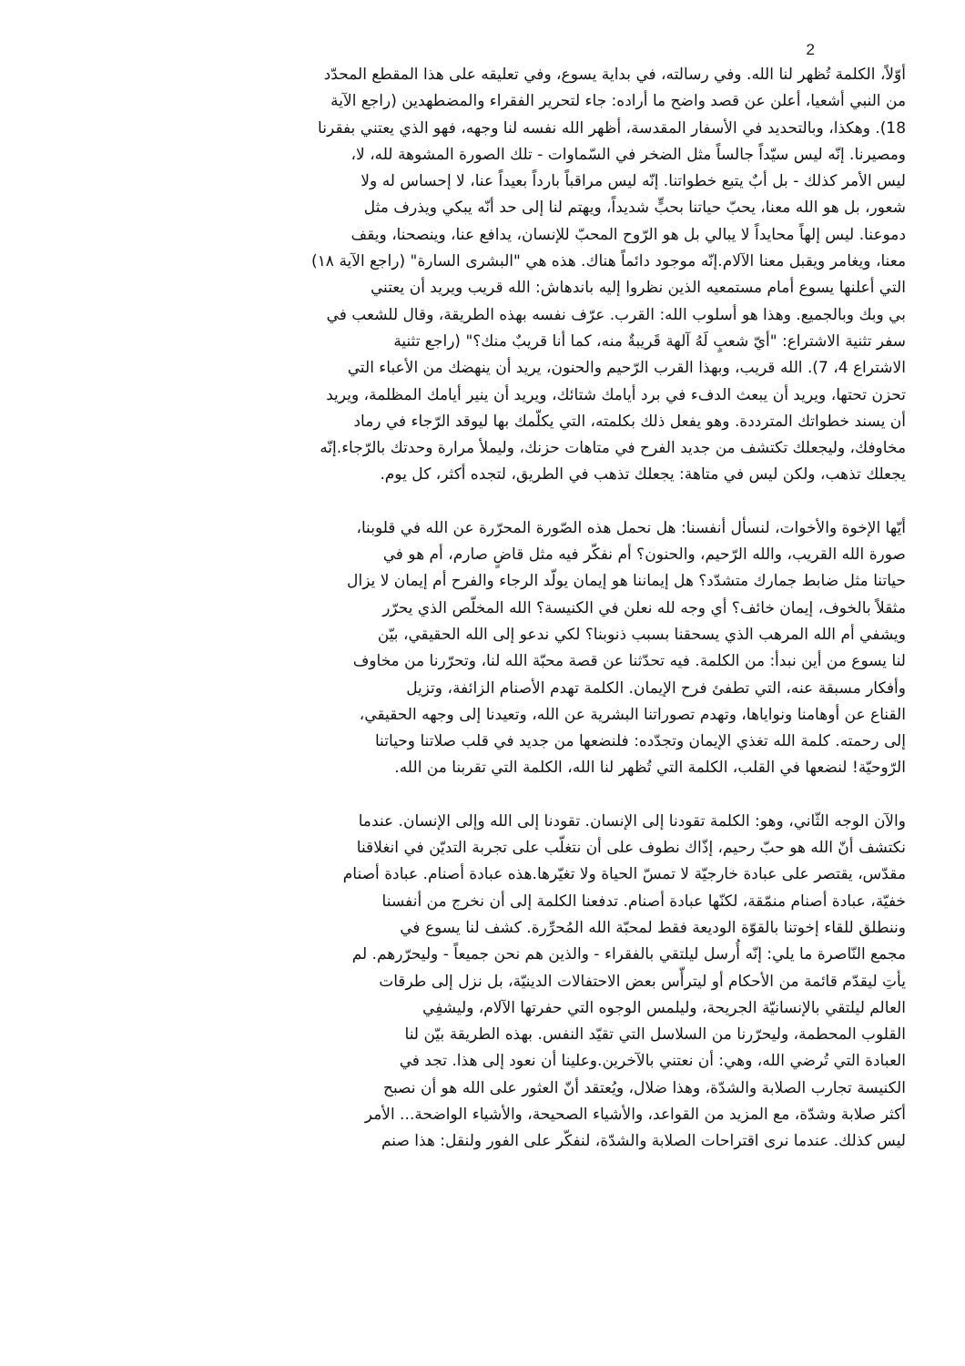2
أوّلاً، الكلمة تُظهر لنا الله. وفي رسالته، في بداية يسوع، وفي تعليقه على هذا المقطع المحدّد
من النبي أشعيا، أعلن عن قصد واضح ما أراده: جاء لتحرير الفقراء والمضطهدين (راجع الآية
18). وهكذا، وبالتحديد في الأسفار المقدسة، أظهر الله نفسه لنا وجهه، فهو الذي يعتني بفقرنا
ومصيرنا. إنّه ليس سيّداً جالساً مثل الضخر في السّماوات - تلك الصورة المشوهة لله، لا،
ليس الأمر كذلك - بل أبٌ يتبع خطواتنا. إنّه ليس مراقباً بارداً بعيداً عنا، لا إحساس له ولا
شعور، بل هو الله معنا، يحبّ حياتنا بحبٍّ شديداً، ويهتم لنا إلى حد أنّه يبكي ويذرف مثل
دموعنا. ليس إلهاً محايداً لا يبالي بل هو الرّوح المحبّ للإنسان، يدافع عنا، وينصحنا، ويقف
معنا، ويغامر ويقبل معنا الآلام.إنّه موجود دائماً هناك. هذه هي "البشرى السارة" (راجع الآية ١٨)
التي أعلنها يسوع أمام مستمعيه الذين نظروا إليه باندهاش: الله قريب ويريد أن يعتني
بي وبك وبالجميع. وهذا هو أسلوب الله: القرب. عرّف نفسه بهذه الطريقة، وقال للشعب في
سفر تثنية الاشتراع: "أيّ شعبٍ لَهُ آلهة قَريبةٌ منه، كما أنا قريبٌ منك؟" (راجع تثنية
الاشتراع 4، 7). الله قريب، وبهذا القرب الرّحيم والحنون، يريد أن ينهضك من الأعباء التي
تحزن تحتها، ويريد أن يبعث الدفء في برد أيامك شتائك، ويريد أن ينير أيامك المظلمة، ويريد
أن يسند خطواتك المترددة. وهو يفعل ذلك بكلمته، التي يكلّمك بها ليوقد الرّجاء في رماد
مخاوفك، وليجعلك تكتشف من جديد الفرح في متاهات حزنك، وليملأ مرارة وحدتك بالرّجاء.إنّه
يجعلك تذهب، ولكن ليس في متاهة: يجعلك تذهب في الطريق، لتجده أكثر، كل يوم.
أيّها الإخوة والأخوات، لنسأل أنفسنا: هل نحمل هذه الصّورة المحرّرة عن الله في قلوبنا،
صورة الله القريب، والله الرّحيم، والحنون؟ أم نفكّر فيه مثل قاضٍ صارم، أم هو في
حياتنا مثل ضابط جمارك متشدّد؟ هل إيماننا هو إيمان يولّد الرجاء والفرح أم إيمان لا يزال
مثقلاً بالخوف، إيمان خائف؟ أي وجه لله نعلن في الكنيسة؟ الله المخلّص الذي يحرّر
ويشفي أم الله المرهب الذي يسحقنا بسبب ذنوبنا؟ لكي ندعو إلى الله الحقيقي، بيّن
لنا يسوع من أين نبدأ: من الكلمة. فيه تحدّثنا عن قصة محبّة الله لنا، وتحرّرنا من مخاوف
وأفكار مسبقة عنه، التي تطفئ فرح الإيمان. الكلمة تهدم الأصنام الزائفة، وتزيل
القناع عن أوهامنا ونواياها، وتهدم تصوراتنا البشرية عن الله، وتعيدنا إلى وجهه الحقيقي،
إلى رحمته. كلمة الله تغذي الإيمان وتجدّده: فلنضعها من جديد في قلب صلاتنا وحياتنا
الرّوحيّة! لنضعها في القلب، الكلمة التي تُظهر لنا الله، الكلمة التي تقربنا من الله.
والآن الوجه الثّاني، وهو: الكلمة تقودنا إلى الإنسان. تقودنا إلى الله وإلى الإنسان. عندما
نكتشف أنّ الله هو حبّ رحيم، إذّاك نطوف على أن نتغلّب على تجربة التديّن في انغلاقنا
مقدّس، يقتصر على عبادة خارجيّة لا تمسّ الحياة ولا تغيّرها.هذه عبادة أصنام. عبادة أصنام
خفيّة، عبادة أصنام منمّقة، لكنّها عبادة أصنام. تدفعنا الكلمة إلى أن نخرج من أنفسنا
وننطلق للقاء إخوتنا بالقوّة الوديعة فقط لمحبّة الله المُحرِّرة. كشف لنا يسوع في
مجمع النّاصرة ما يلي: إنّه أُرسل ليلتقي بالفقراء - والذين هم نحن جميعاً - وليحرّرهم. لم
يأتِ ليقدّم قائمة من الأحكام أو ليترأّس بعض الاحتفالات الدينيّة، بل نزل إلى طرقات
العالم ليلتقي بالإنسانيّة الجريحة، وليلمس الوجوه التي حفرتها الآلام، وليشفِي
القلوب المحطمة، وليحرّرنا من السلاسل التي تقيّد النفس. بهذه الطريقة بيّن لنا
العبادة التي تُرضي الله، وهي: أن نعتني بالآخرين.وعلينا أن نعود إلى هذا. تجد في
الكنيسة تجارب الصلابة والشدّة، وهذا ضلال، ويُعتقد أنّ العثور على الله هو أن نصبح
أكثر صلابة وشدّة، مع المزيد من القواعد، والأشياء الصحيحة، والأشياء الواضحة... الأمر
ليس كذلك. عندما نرى اقتراحات الصلابة والشدّة، لنفكّر على الفور ولنقل: هذا صنم